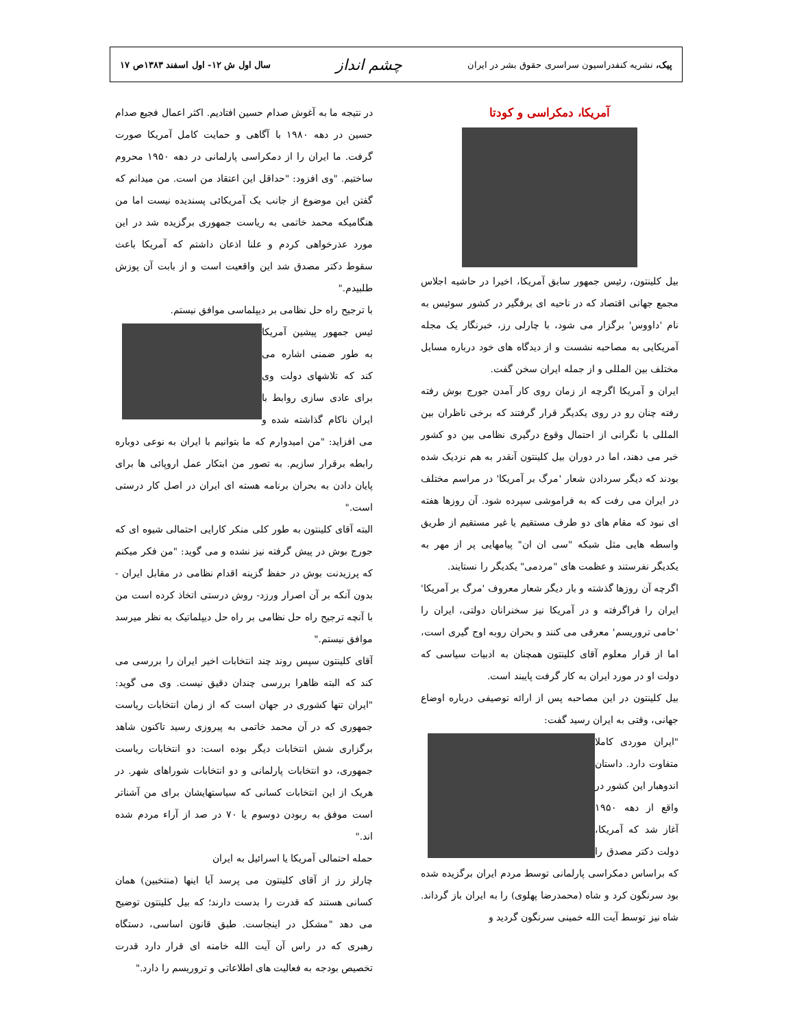پیک، نشریه کنفدراسیون سراسری حقوق بشر در ایران
چشم انداز
سال اول ش ۱۲- اول اسفند ۱۳۸۳ص ۱۷
آمریکا، دمکراسی و کودتا
بیل کلینتون، رئیس جمهور سابق آمریکا، اخیرا در حاشیه اجلاس مجمع جهانی اقتصاد که در ناحیه ای برفگیر در کشور سوئیس به نام 'داووس' برگزار می شود، با چارلی رز، خبرنگار یک مجله آمریکایی به مصاحبه نشست و از دیدگاه های خود درباره مسایل مختلف بین المللی و از جمله ایران سخن گفت.
ایران و آمریکا اگرچه از زمان روی کار آمدن جورج بوش رفته رفته چنان رو در روی یکدیگر قرار گرفتند که برخی ناظران بین المللی با نگرانی از احتمال وقوع درگیری نظامی بین دو کشور خبر می دهند، اما در دوران بیل کلینتون آنقدر به هم نزدیک شده بودند که دیگر سردادن شعار 'مرگ بر آمریکا' در مراسم مختلف در ایران می رفت که به فراموشی سپرده شود. آن روزها هفته ای نبود که مقام های دو طرف مستقیم یا غیر مستقیم از طریق واسطه هایی مثل شبکه "سی ان ان" پیامهایی پر از مهر به یکدیگر نفرستند و عظمت های "مردمی" یکدیگر را نستایند.
اگرچه آن روزها گذشته و بار دیگر شعار معروف 'مرگ بر آمریکا' ایران را فراگرفته و در آمریکا نیز سخنرانان دولتی، ایران را 'حامی تروریسم' معرفی می کنند و بحران روبه اوج گیری است، اما از قرار معلوم آقای کلینتون همچنان به ادبیات سیاسی که دولت او در مورد ایران به کار گرفت پایبند است.
بیل کلینتون در این مصاحبه پس از ارائه توصیفی درباره اوضاع جهانی، وقتی به ایران رسید گفت:
"ایران موردی کاملا متفاوت دارد. داستان اندوهبار این کشور در واقع از دهه ۱۹۵۰ آغاز شد که آمریکا، دولت دکتر مصدق را که براساس دمکراسی پارلمانی توسط مردم ایران برگزیده شده بود سرنگون کرد و شاه (محمدرضا پهلوی) را به ایران باز گرداند. شاه نیز توسط آیت الله خمینی سرنگون گردید و
در نتیجه ما به آغوش صدام حسین افتادیم. اکثر اعمال فجیع صدام حسین در دهه ۱۹۸۰ با آگاهی و حمایت کامل آمریکا صورت گرفت. ما ایران را از دمکراسی پارلمانی در دهه ۱۹۵۰ محروم ساختیم. "وی افزود: "حداقل این اعتقاد من است. من میدانم که گفتن این موضوع از جانب یک آمریکائی پسندیده نیست اما من هنگامیکه محمد خاتمی به ریاست جمهوری برگزیده شد در این مورد عذرخواهی کردم و علنا اذعان داشتم که آمریکا باعث سقوط دکتر مصدق شد این واقعیت است و از بابت آن پوزش طلبیدم."
با ترجیح راه حل نظامی بر دیپلماسی موافق نیستم.
ئیس جمهور پیشین آمریکا به طور ضمنی اشاره می کند که تلاشهای دولت وی برای عادی سازی روابط با ایران ناکام گذاشته شده و می افزاید: "من امیدوارم که ما بتوانیم با ایران به نوعی دوباره رابطه برقرار سازیم. به تصور من ابتکار عمل اروپائی ها برای پایان دادن به بحران برنامه هسته ای ایران در اصل کار درستی است."
البته آقای کلینتون به طور کلی منکر کارایی احتمالی شیوه ای که جورج بوش در پیش گرفته نیز نشده و می گوید: "من فکر میکنم که پرزیدنت بوش در حفظ گزینه اقدام نظامی در مقابل ایران - بدون آنکه بر آن اصرار ورزد- روش درستی اتخاذ کرده است من با آنچه ترجیح راه حل نظامی بر راه حل دیپلماتیک به نظر میرسد موافق نیستم."
آقای کلینتون سپس روند چند انتخابات اخیر ایران را بررسی می کند که البته ظاهرا بررسی چندان دقیق نیست. وی می گوید: "ایران تنها کشوری در جهان است که از زمان انتخابات ریاست جمهوری که در آن محمد خاتمی به پیروزی رسید تاکنون شاهد برگزاری شش انتخابات دیگر بوده است: دو انتخابات ریاست جمهوری، دو انتخابات پارلمانی و دو انتخابات شوراهای شهر. در هریک از این انتخابات کسانی که سیاستهایشان برای من آشناتر است موفق به ربودن دوسوم یا ۷۰ در صد از آراء مردم شده اند."
حمله احتمالی آمریکا یا اسرائیل به ایران
چارلز رز از آقای کلینتون می پرسد آیا اینها (منتخبین) همان کسانی هستند که قدرت را بدست دارند؛ که بیل کلینتون توضیح می دهد "مشکل در اینجاست. طبق قانون اساسی، دستگاه رهبری که در راس آن آیت الله خامنه ای قرار دارد قدرت تخصیص بودجه به فعالیت های اطلاعاتی و تروریسم را دارد."